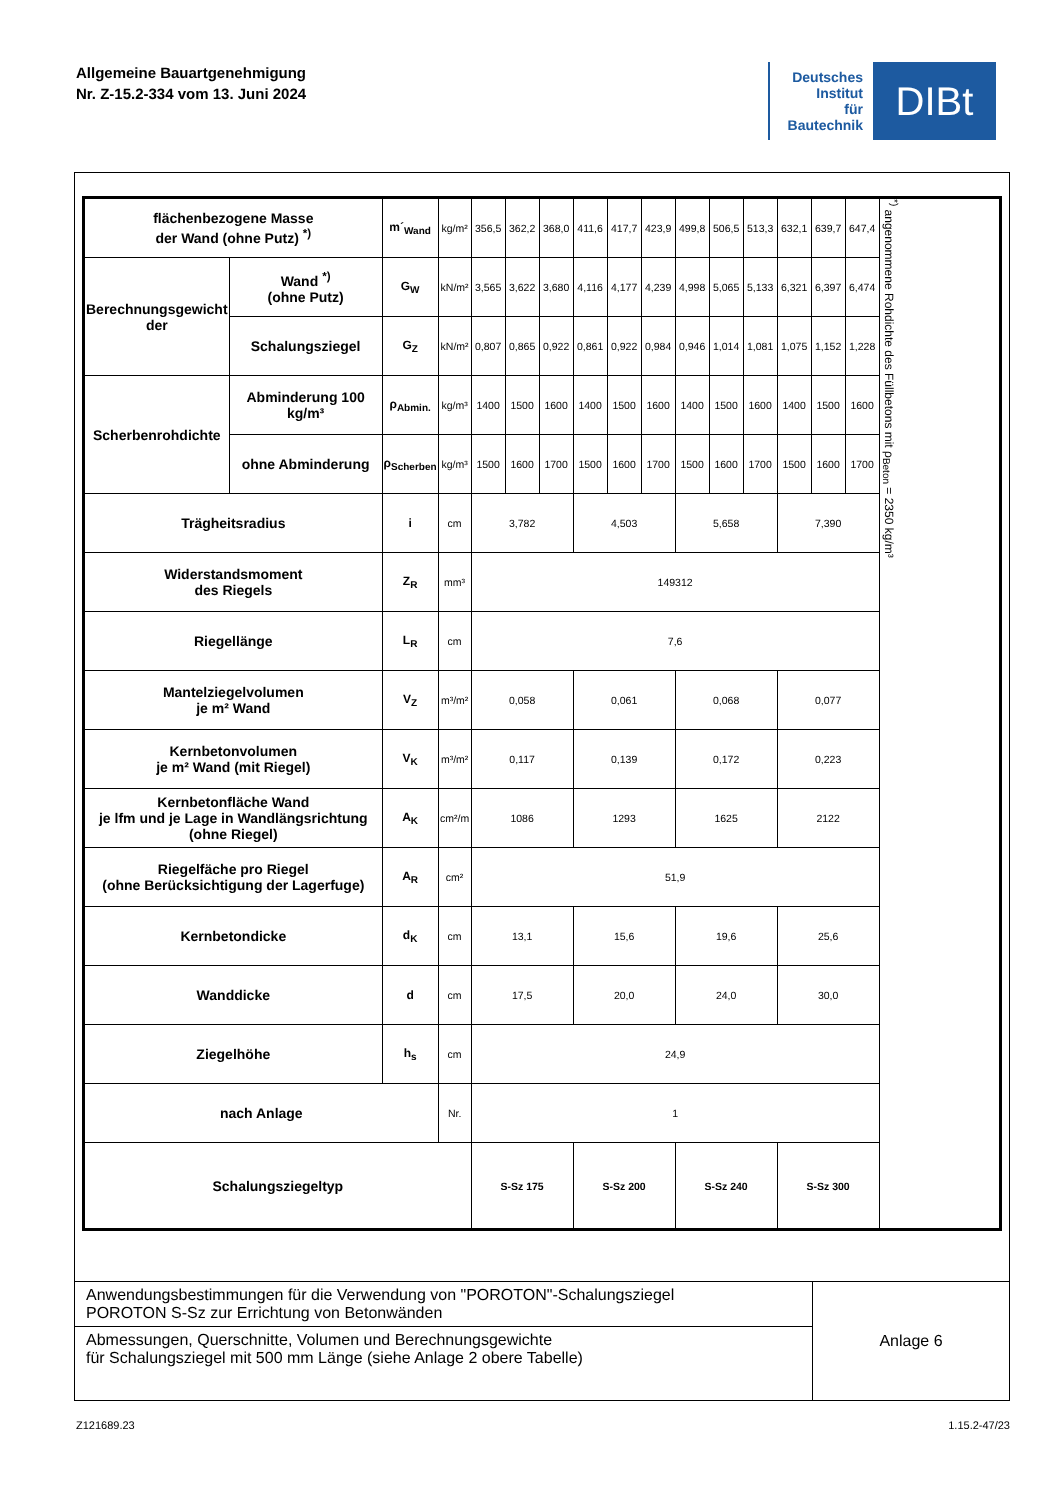Allgemeine Bauartgenehmigung
Nr. Z-15.2-334 vom 13. Juni 2024
Deutsches
Institut
für
Bautechnik
DIBt
| flächenbezogene Masse der Wand (ohne Putz) <sup>*)</sup> | | m´<sub>Wand</sub> | kg/m² | 356,5 | 362,2 | 368,0 | 411,6 | 417,7 | 423,9 | 499,8 | 506,5 | 513,3 | 632,1 | 639,7 | 647,4 | <sup>*)</sup> angenommene Rohdichte des Füllbetons mit ρ<sub>Beton</sub> = 2350 kg/m³ |
| Berechnungsgewicht der | Wand <sup>*)</sup> (ohne Putz) | G<sub>W</sub> | kN/m² | 3,565 | 3,622 | 3,680 | 4,116 | 4,177 | 4,239 | 4,998 | 5,065 | 5,133 | 6,321 | 6,397 | 6,474 | |
| | Schalungsziegel | G<sub>Z</sub> | kN/m² | 0,807 | 0,865 | 0,922 | 0,861 | 0,922 | 0,984 | 0,946 | 1,014 | 1,081 | 1,075 | 1,152 | 1,228 | |
| Scherbenrohdichte | Abminderung 100 kg/m³ | ρ<sub>Abmin.</sub> | kg/m³ | 1400 | 1500 | 1600 | 1400 | 1500 | 1600 | 1400 | 1500 | 1600 | 1400 | 1500 | 1600 | |
| | ohne Abminderung | ρ<sub>Scherben</sub> | kg/m³ | 1500 | 1600 | 1700 | 1500 | 1600 | 1700 | 1500 | 1600 | 1700 | 1500 | 1600 | 1700 | |
| Trägheitsradius | | i | cm | 3,782 | | | 4,503 | | | 5,658 | | | 7,390 | | | |
| Widerstandsmoment des Riegels | | Z<sub>R</sub> | mm³ | 149312 | | | | | | | | | | | | |
| Riegellänge | | L<sub>R</sub> | cm | 7,6 | | | | | | | | | | | | |
| Mantelziegelvolumen je m² Wand | | V<sub>Z</sub> | m³/m² | 0,058 | | | 0,061 | | | 0,068 | | | 0,077 | | | |
| Kernbetonvolumen je m² Wand (mit Riegel) | | V<sub>K</sub> | m³/m² | 0,117 | | | 0,139 | | | 0,172 | | | 0,223 | | | |
| Kernbetonfläche Wand je lfm und je Lage in Wandlängsrichtung (ohne Riegel) | | A<sub>K</sub> | cm²/m | 1086 | | | 1293 | | | 1625 | | | 2122 | | | |
| Riegelfäche pro Riegel (ohne Berücksichtigung der Lagerfuge) | | A<sub>R</sub> | cm² | 51,9 | | | | | | | | | | | | |
| Kernbetondicke | | d<sub>K</sub> | cm | 13,1 | | | 15,6 | | | 19,6 | | | 25,6 | | | |
| Wanddicke | | d | cm | 17,5 | | | 20,0 | | | 24,0 | | | 30,0 | | | |
| Ziegelhöhe | | h<sub>s</sub> | cm | 24,9 | | | | | | | | | | | | |
| nach Anlage | | | Nr. | 1 | | | | | | | | | | | | |
| Schalungsziegeltyp | | | | S-Sz 175 | | | S-Sz 200 | | | S-Sz 240 | | | S-Sz 300 | | | |
| Anwendungsbestimmungen für die Verwendung von "POROTON"-Schalungsziegel POROTON S-Sz zur Errichtung von Betonwänden | Anlage 6 |
| Abmessungen, Querschnitte, Volumen und Berechnungsgewichte für Schalungsziegel mit 500 mm Länge (siehe Anlage 2 obere Tabelle) | |
Z121689.23 1.15.2-47/23